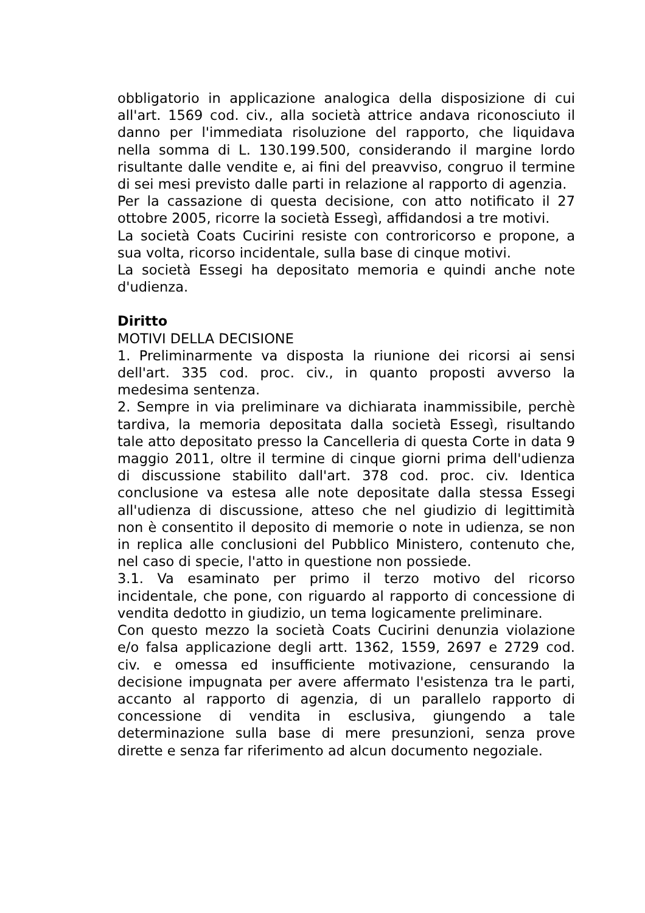obbligatorio in applicazione analogica della disposizione di cui all'art. 1569 cod. civ., alla società attrice andava riconosciuto il danno per l'immediata risoluzione del rapporto, che liquidava nella somma di L. 130.199.500, considerando il margine lordo risultante dalle vendite e, ai fini del preavviso, congruo il termine di sei mesi previsto dalle parti in relazione al rapporto di agenzia.
Per la cassazione di questa decisione, con atto notificato il 27 ottobre 2005, ricorre la società Essegì, affidandosi a tre motivi.
La società Coats Cucirini resiste con controricorso e propone, a sua volta, ricorso incidentale, sulla base di cinque motivi.
La società Essegi ha depositato memoria e quindi anche note d'udienza.
Diritto
MOTIVI DELLA DECISIONE
1. Preliminarmente va disposta la riunione dei ricorsi ai sensi dell'art. 335 cod. proc. civ., in quanto proposti avverso la medesima sentenza.
2. Sempre in via preliminare va dichiarata inammissibile, perchè tardiva, la memoria depositata dalla società Essegì, risultando tale atto depositato presso la Cancelleria di questa Corte in data 9 maggio 2011, oltre il termine di cinque giorni prima dell'udienza di discussione stabilito dall'art. 378 cod. proc. civ. Identica conclusione va estesa alle note depositate dalla stessa Essegi all'udienza di discussione, atteso che nel giudizio di legittimità non è consentito il deposito di memorie o note in udienza, se non in replica alle conclusioni del Pubblico Ministero, contenuto che, nel caso di specie, l'atto in questione non possiede.
3.1. Va esaminato per primo il terzo motivo del ricorso incidentale, che pone, con riguardo al rapporto di concessione di vendita dedotto in giudizio, un tema logicamente preliminare.
Con questo mezzo la società Coats Cucirini denunzia violazione e/o falsa applicazione degli artt. 1362, 1559, 2697 e 2729 cod. civ. e omessa ed insufficiente motivazione, censurando la decisione impugnata per avere affermato l'esistenza tra le parti, accanto al rapporto di agenzia, di un parallelo rapporto di concessione di vendita in esclusiva, giungendo a tale determinazione sulla base di mere presunzioni, senza prove dirette e senza far riferimento ad alcun documento negoziale.